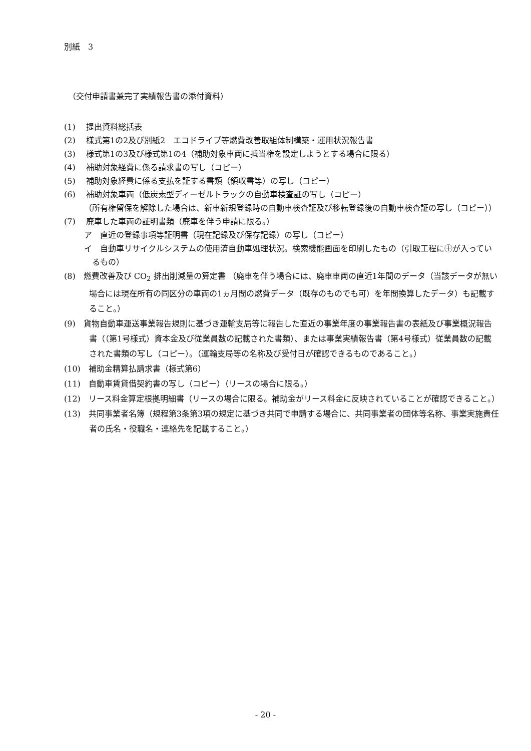別紙　3
（交付申請書兼完了実績報告書の添付資料）
(1)　 提出資料総括表
(2)　 様式第1の2及び別紙2　エコドライブ等燃費改善取組体制構築・運用状況報告書
(3)　 様式第1の3及び様式第1の4（補助対象車両に抵当権を設定しようとする場合に限る）
(4)　 補助対象経費に係る請求書の写し（コピー）
(5)　 補助対象経費に係る支払を証する書類（領収書等）の写し（コピー）
(6)　 補助対象車両（低炭素型ディーゼルトラックの自動車検査証の写し（コピー）
（所有権留保を解除した場合は、新車新規登録時の自動車検査証及び移転登録後の自動車検査証の写し（コピー））
(7)　 廃車した車両の証明書類（廃車を伴う申請に限る。）
ア　直近の登録事項等証明書（現在記録及び保存記録）の写し（コピー）
イ　自動車リサイクルシステムの使用済自動車処理状況。検索機能画面を印刷したもの（引取工程に㊉が入っているもの）
(8)　燃費改善及び CO<sub>2</sub> 排出削減量の算定書 （廃車を伴う場合には、廃車車両の直近1年間のデータ（当該データが無い場合には現在所有の同区分の車両の1ヵ月間の燃費データ（既存のものでも可）を年間換算したデータ）も記載すること。）
(9)　貨物自動車運送事業報告規則に基づき運輸支局等に報告した直近の事業年度の事業報告書の表紙及び事業概況報告書（（第1号様式）資本金及び従業員数の記載された書類）、または事業実績報告書（第4号様式）従業員数の記載された書類の写し（コピー）。（運輸支局等の名称及び受付日が確認できるものであること。）
(10)　補助金精算払請求書（様式第6）
(11)　自動車賃貸借契約書の写し（コピー）（リースの場合に限る。）
(12)　リース料金算定根拠明細書（リースの場合に限る。補助金がリース料金に反映されていることが確認できること。）
(13)　共同事業者名簿（規程第3条第3項の規定に基づき共同で申請する場合に、共同事業者の団体等名称、事業実施責任者の氏名・役職名・連絡先を記載すること。）
- 20 -